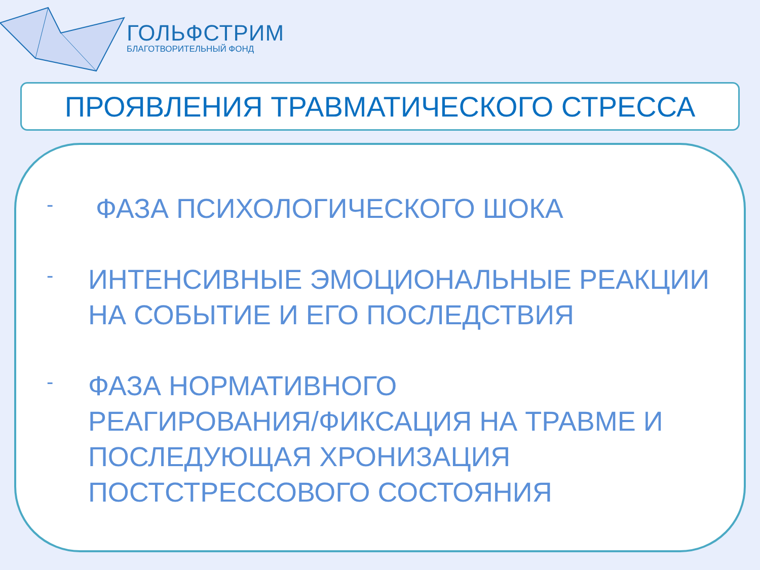ГОЛЬФСТРИМ
БЛАГОТВОРИТЕЛЬНЫЙ ФОНД
ПРОЯВЛЕНИЯ ТРАВМАТИЧЕСКОГО СТРЕССА
- ФАЗА ПСИХОЛОГИЧЕСКОГО ШОКА
- ИНТЕНСИВНЫЕ ЭМОЦИОНАЛЬНЫЕ РЕАКЦИИ НА СОБЫТИЕ И ЕГО ПОСЛЕДСТВИЯ
- ФАЗА НОРМАТИВНОГО
РЕАГИРОВАНИЯ/ФИКСАЦИЯ НА ТРАВМЕ И ПОСЛЕДУЮЩАЯ ХРОНИЗАЦИЯ ПОСТСТРЕССОВОГО СОСТОЯНИЯ